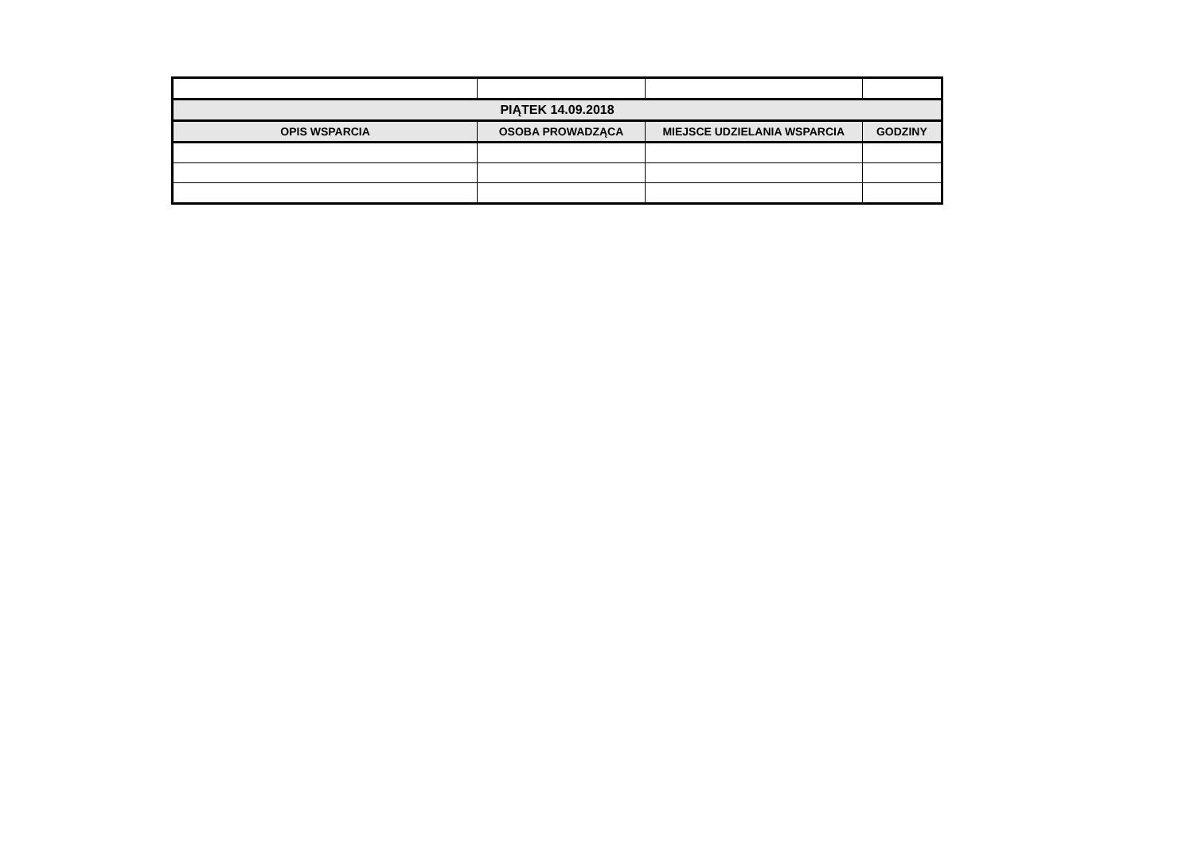| PIĄTEK 14.09.2018 | | | |
| --- | --- | --- | --- |
| OPIS WSPARCIA | OSOBA PROWADZĄCA | MIEJSCE UDZIELANIA WSPARCIA | GODZINY |